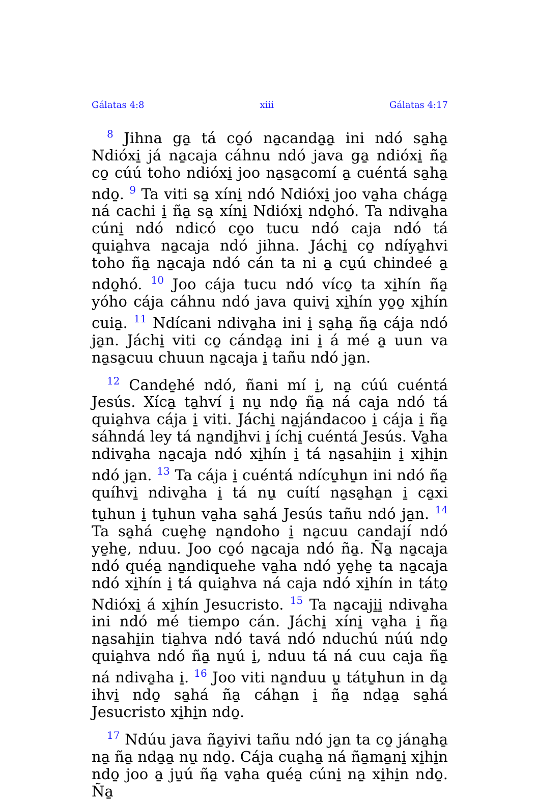Gálatas 4:8 xiii Gálatas 4:17
<sup>8</sup> Jihna ga̱ tá co̱ó na̱canda̱a̱ ini ndó sa̱ha̱ Ndióxi̱ já na̱caja cáhnu ndó java ga̱ ndióxi̱ ña̱ co̱ cúú toho ndióxi̱ joo na̱sa̱comí a̱ cuéntá sa̱ha̱ ndo̱. <sup>9</sup> Ta viti sa̱ xíni̱ ndó Ndióxi̱ joo va̱ha chága̱ ná cachi i̱ ña̱ sa̱ xíni̱ Ndióxi̱ ndo̱hó. Ta ndiva̱ha cúni̱ ndó ndicó co̱o tucu ndó caja ndó tá quia̱hva na̱caja ndó jihna. Jáchi̱ co̱ ndíya̱hvi toho ña̱ na̱caja ndó cán ta ni a̱ cu̱ú chindeé a̱ ndo̱hó. <sup>10</sup> Joo cája tucu ndó víco̱ ta xi̱hín ña̱ yóho cája cáhnu ndó java quivi̱ xi̱hín yo̱o̱ xi̱hín cuia̱. <sup>11</sup> Ndícani ndiva̱ha ini i̱ sa̱ha̱ ña̱ cája ndó ja̱n. Jáchi̱ viti co̱ cánda̱a̱ ini i̱ á mé a̱ uun va na̱sa̱cuu chuun na̱caja i̱ tañu ndó ja̱n.
<sup>12</sup> Cande̱hé ndó, ñani mí i̱, na̱ cúú cuéntá Jesús. Xíca̱ ta̱hví i̱ nu̱ ndo̱ ña̱ ná caja ndó tá quia̱hva cája i̱ viti. Jáchi̱ na̱jándacoo i̱ cája i̱ ña̱ sáhndá ley tá na̱ndi̱hvi i̱ íchi̱ cuéntá Jesús. Va̱ha ndiva̱ha na̱caja ndó xi̱hín i̱ tá na̱sahi̱in i̱ xi̱hi̱n ndó ja̱n. <sup>13</sup> Ta cája i̱ cuéntá ndícu̱hu̱n ini ndó ña̱ quíhvi̱ ndiva̱ha i̱ tá nu̱ cuítí na̱sa̱ha̱n i̱ ca̱xi tu̱hun i̱ tu̱hun va̱ha sa̱há Jesús tañu ndó ja̱n. <sup>14</sup> Ta sa̱há cue̱he̱ na̱ndoho i̱ na̱cuu candají ndó ye̱he̱, nduu. Joo co̱ó na̱caja ndó ña̱. Ña̱ na̱caja ndó quéa̱ na̱ndiquehe va̱ha ndó ye̱he̱ ta na̱caja ndó xi̱hín i̱ tá quia̱hva ná caja ndó xi̱hín in táto̱ Ndióxi̱ á xi̱hín Jesucristo. <sup>15</sup> Ta na̱caji̱i̱ ndiva̱ha ini ndó mé tiempo cán. Jáchi̱ xíni̱ va̱ha i̱ ña̱ na̱sahi̱in tia̱hva ndó tavá ndó nduchú núú ndo̱ quia̱hva ndó ña̱ nu̱ú i̱, nduu tá ná cuu caja ña̱ ná ndiva̱ha i̱. <sup>16</sup> Joo viti na̱nduu u̱ tátu̱hun in da̱ ihvi̱ ndo̱ sa̱há ña̱ cáha̱n i̱ ña̱ nda̱a̱ sa̱há Jesucristo xi̱hi̱n ndo̱.
<sup>17</sup> Ndúu java ña̱yivi tañu ndó ja̱n ta co̱ jána̱ha̱ na̱ ña̱ nda̱a̱ nu̱ ndo̱. Cája cua̱ha̱ ná ña̱ma̱ni̱ xi̱hi̱n ndo̱ joo a̱ ju̱ú ña̱ va̱ha quéa̱ cúni̱ na̱ xi̱hi̱n ndo̱. Ña̱